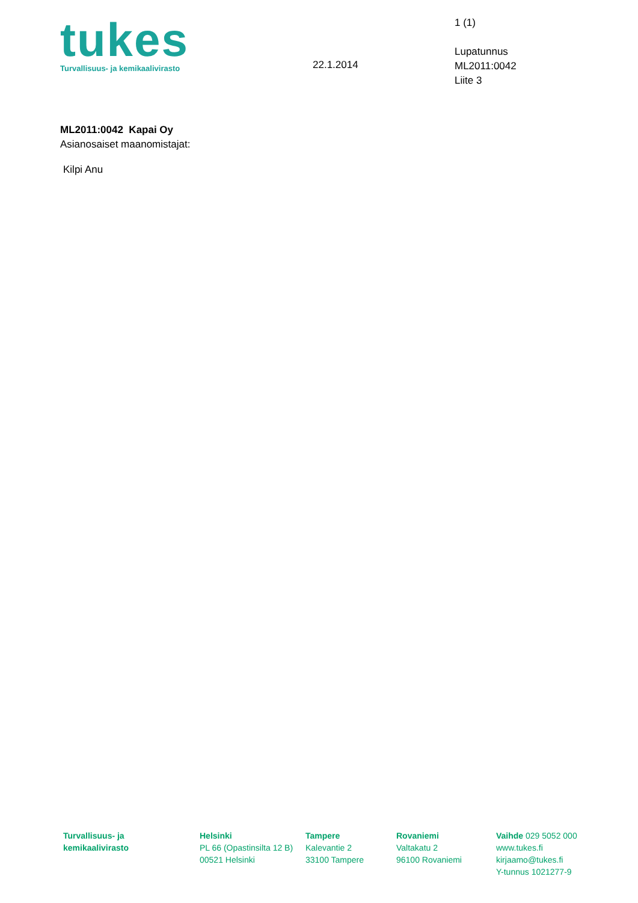tukes
Turvallisuus- ja kemikaalivirasto
22.1.2014
1 (1)
Lupatunnus
ML2011:0042
Liite 3
ML2011:0042 Kapai Oy
Asianosaiset maanomistajat:
Kilpi Anu
Turvallisuus- ja
kemikaalivirasto
Helsinki
PL 66 (Opastinsilta 12 B)
00521 Helsinki
Tampere
Kalevantie 2
33100 Tampere
Rovaniemi
Valtakatu 2
96100 Rovaniemi
Vaihde 029 5052 000
www.tukes.fi
kirjaamo@tukes.fi
Y-tunnus 1021277-9